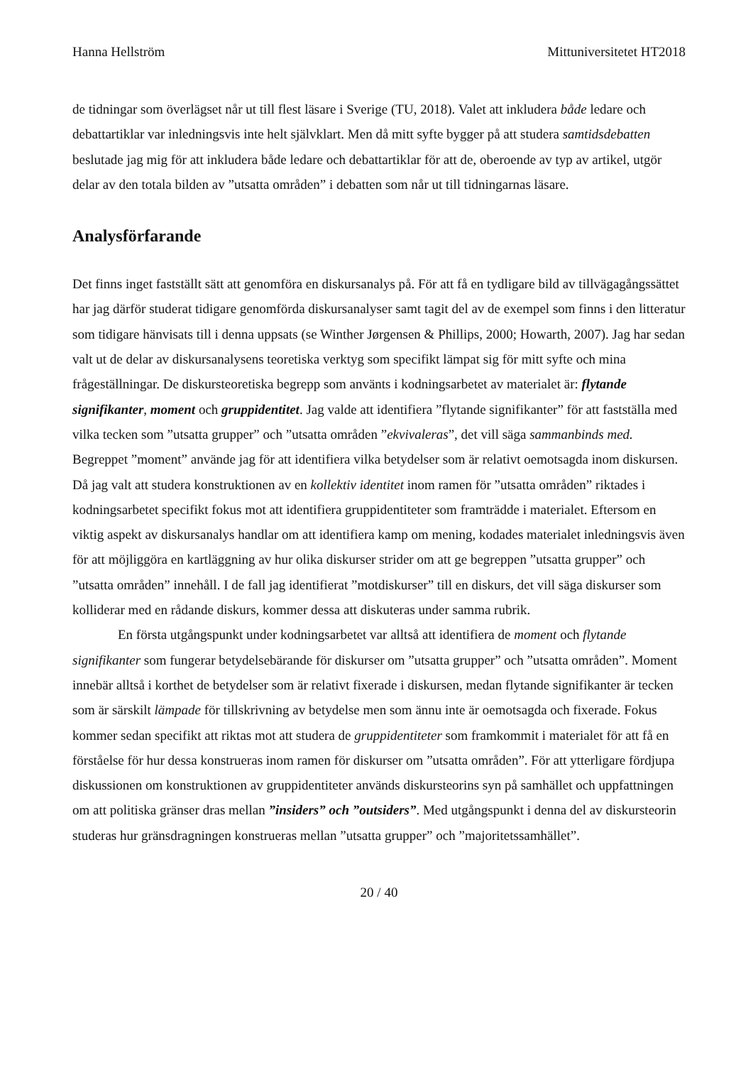Hanna Hellström Mittuniversitetet HT2018
de tidningar som överlägset når ut till flest läsare i Sverige (TU, 2018). Valet att inkludera både ledare och debattartiklar var inledningsvis inte helt självklart. Men då mitt syfte bygger på att studera samtidsdebatten beslutade jag mig för att inkludera både ledare och debattartiklar för att de, oberoende av typ av artikel, utgör delar av den totala bilden av ”utsatta områden” i debatten som når ut till tidningarnas läsare.
Analysförfarande
Det finns inget fastställt sätt att genomföra en diskursanalys på. För att få en tydligare bild av tillvägagångssättet har jag därför studerat tidigare genomförda diskursanalyser samt tagit del av de exempel som finns i den litteratur som tidigare hänvisats till i denna uppsats (se Winther Jørgensen & Phillips, 2000; Howarth, 2007). Jag har sedan valt ut de delar av diskursanalysens teoretiska verktyg som specifikt lämpat sig för mitt syfte och mina frågeställningar. De diskursteoretiska begrepp som använts i kodningsarbetet av materialet är: flytande signifikanter, moment och gruppidentitet. Jag valde att identifiera ”flytande signifikanter” för att fastställa med vilka tecken som ”utsatta grupper” och ”utsatta områden ”ekvivaleras”, det vill säga sammanbinds med. Begreppet ”moment” använde jag för att identifiera vilka betydelser som är relativt oemotsagda inom diskursen. Då jag valt att studera konstruktionen av en kollektiv identitet inom ramen för ”utsatta områden” riktades i kodningsarbetet specifikt fokus mot att identifiera gruppidentiteter som framträdde i materialet. Eftersom en viktig aspekt av diskursanalys handlar om att identifiera kamp om mening, kodades materialet inledningsvis även för att möjliggöra en kartläggning av hur olika diskurser strider om att ge begreppen ”utsatta grupper” och ”utsatta områden” innehåll. I de fall jag identifierat ”motdiskurser” till en diskurs, det vill säga diskurser som kolliderar med en rådande diskurs, kommer dessa att diskuteras under samma rubrik.
En första utgångspunkt under kodningsarbetet var alltså att identifiera de moment och flytande signifikanter som fungerar betydelsebärande för diskurser om ”utsatta grupper” och ”utsatta områden”. Moment innebär alltså i korthet de betydelser som är relativt fixerade i diskursen, medan flytande signifikanter är tecken som är särskilt lämpade för tillskrivning av betydelse men som ännu inte är oemotsagda och fixerade. Fokus kommer sedan specifikt att riktas mot att studera de gruppidentiteter som framkommit i materialet för att få en förståelse för hur dessa konstrueras inom ramen för diskurser om ”utsatta områden”. För att ytterligare fördjupa diskussionen om konstruktionen av gruppidentiteter används diskursteorins syn på samhället och uppfattningen om att politiska gränser dras mellan ”insiders” och ”outsiders”. Med utgångspunkt i denna del av diskursteorin studeras hur gränsdragningen konstrueras mellan ”utsatta grupper” och ”majoritetssamhället”.
20 / 40